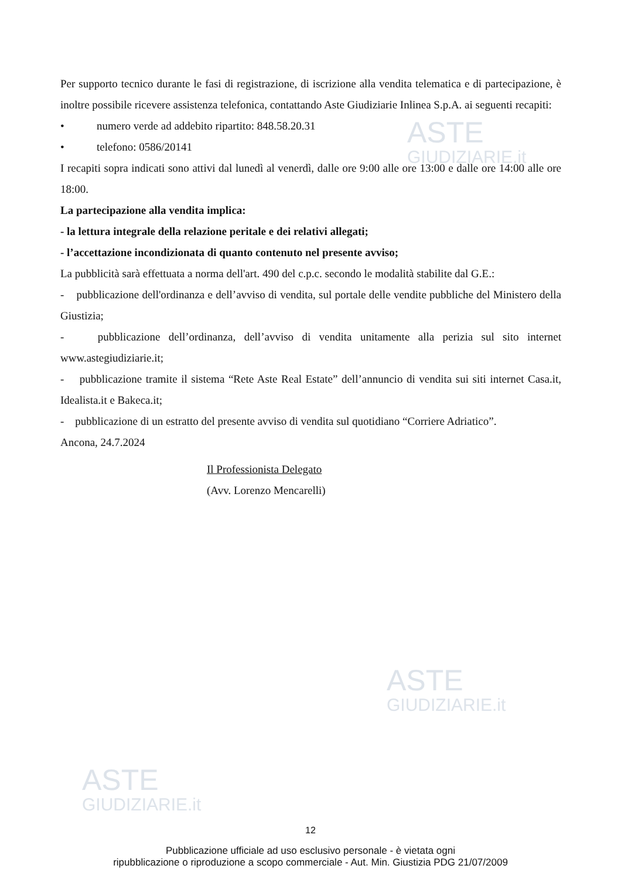ASTE
GIUDIZIARIE.it
ASTE
GIUDIZIARIE.it
ASTE
GIUDIZIARIE.it
Per supporto tecnico durante le fasi di registrazione, di iscrizione alla vendita telematica e di partecipazione, è inoltre possibile ricevere assistenza telefonica, contattando Aste Giudiziarie Inlinea S.p.A. ai seguenti recapiti:
• numero verde ad addebito ripartito: 848.58.20.31
• telefono: 0586/20141
I recapiti sopra indicati sono attivi dal lunedì al venerdì, dalle ore 9:00 alle ore 13:00 e dalle ore 14:00 alle ore 18:00.
La partecipazione alla vendita implica:
- la lettura integrale della relazione peritale e dei relativi allegati;
- l’accettazione incondizionata di quanto contenuto nel presente avviso;
La pubblicità sarà effettuata a norma dell'art. 490 del c.p.c. secondo le modalità stabilite dal G.E.:
- pubblicazione dell'ordinanza e dell’avviso di vendita, sul portale delle vendite pubbliche del Ministero della Giustizia;
- pubblicazione dell’ordinanza, dell’avviso di vendita unitamente alla perizia sul sito internet www.astegiudiziarie.it;
- pubblicazione tramite il sistema “Rete Aste Real Estate” dell’annuncio di vendita sui siti internet Casa.it, Idealista.it e Bakeca.it;
- pubblicazione di un estratto del presente avviso di vendita sul quotidiano “Corriere Adriatico”.
Ancona, 24.7.2024
Il Professionista Delegato
(Avv. Lorenzo Mencarelli)
12
Pubblicazione ufficiale ad uso esclusivo personale - è vietata ogni
ripubblicazione o riproduzione a scopo commerciale - Aut. Min. Giustizia PDG 21/07/2009